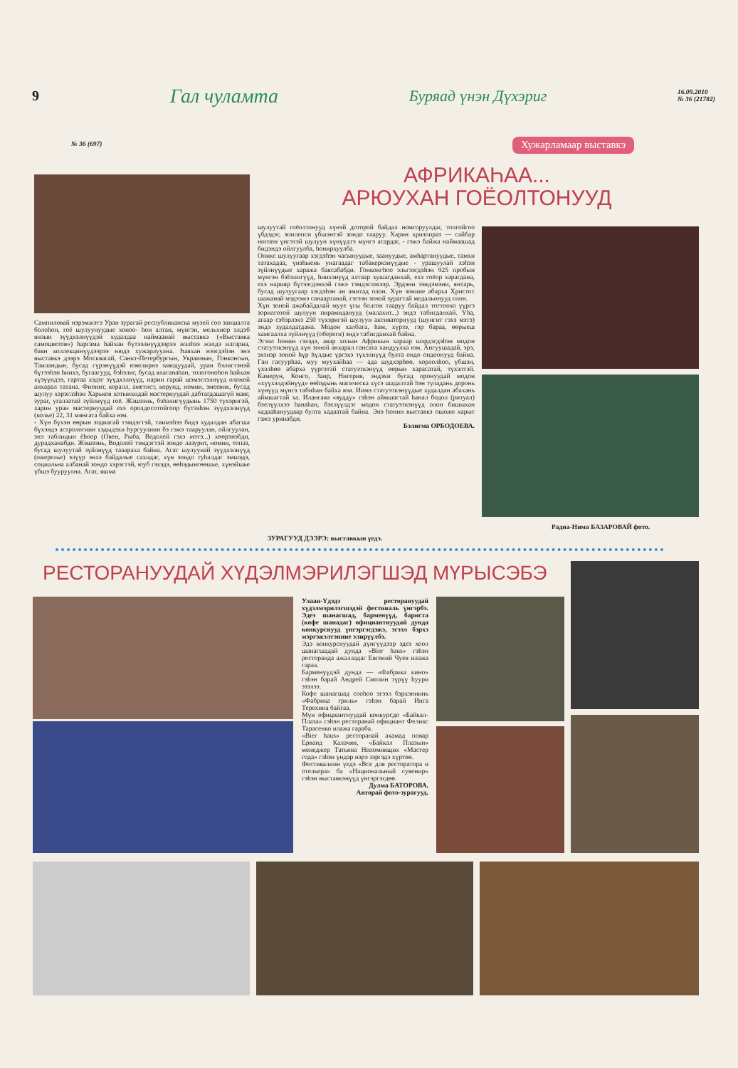9 Гал чуламта Буряад үнэн Дүхэриг 16.09.2010
№ 36 (21782)
№ 36 (697) Хужарламаар выставкэ
АФРИКАҺАА...
АРЮУХАН ГОЁОЛТОНУУД
Сампиловай нэрэмжэтэ Уран зурагай республиканска музей соо заншалта болоһон, гоё шулуунуудые хоноо- һон алтан, мүнгэн, мельхиор элдэб янзын зүүдхэлнүүдэй худалдаа наймаанай выставкэ («Выставка самоцветов») һаргама һайхан бүтээлнүүдээрээ жэлһээ жэлдэ илгарна, баян коллекцинүүдээрээ нюдэ хужарлуулна. Һаяхан нээгдэһэн энэ выставкэ дээрэ Москвагай, Санкт-Петербургын, Украинын, Гонконгын, Таиландын, бусад гүрэнүүдэй ювелирнэ заводуудай, уран бэлигтэнэй бүтээһэн һиихэ, бугаагууд, бэһэлиг, бусад ялаганаһан, тологоноһон һайхан хүзүүндээ, гартаа хэдэг зүүдхэлнүүд, нарин гарай шэмэглэлнүүд олоной анхарал татана. Фионит, коралл, аметист, корунд, номин, змеевик, бусад шулуу хэрэглэһэн Харьков хотынхидай мастернуудай дабтагдашагүй маяг, зураг, угалзатай зүйлнүүд гоё. Жэшээнь, бэһэлигүүдынь 1750 түхэригэй, харин уран мастернуудай ехэ оролдосотойгоор бүтээһэн зүүдхэлнүүд (колье) 22, 31 мянгата байха юм.
- Хүн бүхэн өөрын зодиагай тэмдэгтэй, тиимэһээ бидэ худалдан абагша бүхэндэ астрологиин хэдыдэхи һургуулиин бэ гэжэ тааруулан, ойлгуулан, энэ таблицын ёһоор (Овен, Рыба, Водолей гэхэ мэтэ...) хөөрэнэбди, дурадханабди. Жэшээнь, Водолей тэмдэгтэй зондо лазурит, номин, топаз, бусад шулуутай зүйлнүүд тааараха байна. Агат шулуунай зүүдхэлнүүд (ожерелье) элүүр энхэ байдалые сахидаг, хүн зондо туһалдаг эмшэдэ, социальна албанай зондо хэрэгтэй, юуб гэхэдэ, өөһэдынгөөшье, хүнэйшье үбшэ бууруулна. Агат, яшма
шулуутай гоёолтонууд хүнэй доторой байдал номгоруулдаг, толгойгоо үбдэдэг, эпилепси үбшэнтэй зондо тааруу. Харин хризопраз — сайбар ногоон үнгэтэй шулуун хүнүүдтэ мүнгэ асардаг, - гэжэ байжа наймаашад бидэндэ ойлгуулба, һонирхуулба.
Оникс шулуугаар хэгдэһэн часынуудые, заануудые, амһартануудые, тамхи татахадаа, үнэһыень унагаадаг табакеркэнүүдые - урашуулай хэһэн зүйлнүүдые хаража баясабабди. Гонконгһоо эльгээгдэһэн 925 пробын мүнгэн бэһэлигүүд, һиихэнүүд алтаар хушагданхай, ехэ гоёор харагдана, ехэ нарияр бүтээгдэнхэй гэжэ тэмдэглэхээр. Эрдэни зэндэмэни, янтарь, бусад шулуугаар хэгдэһэн ан амитад олон. Хүн зониие абарха Христос шажанай мэдээжэ санаартанай, гэгээн зоной зурагтай медальонууд олон.
Хүн зоной ажабайдалай мууе үгы болгон тааруу байдал тогтоохо үүргэ зорилготой шулуун пирамиданууд (малахит...) эндэ табигданхай. Үһа, агаар сэбэрлэхэ 250 түхэригэй шулуун активаторнууд (шунгит гэхэ мэтэ) эндэ худалдагдана. Модон халбага, һам, хүрзэ, гэр бараа, өөрыеш хамгаалха зүйлнүүд (обереги) эндэ табигданхай байна.
Эгээл һонин гэхэдэ, аяар холын Африкын хараар шэрдэгдэһэн модон статуэткэнүүд хүн зоной анхарал гансата хандуулха юм. Ангуушадай, эрэ, эхэнэр зоной һүр һүлдые үргэхэ түхэлнүүд булта ондо ондоонууд байна. Ган гасуурһаа, муу муухайһаа — ада шудхэрһөө, хорлолһоо, үбшэн, үхэлһөө абарха үүргэтэй статуэткэнүүд өөрын харасатай, түхэлтэй. Камерун, Конго, Заир, Нигерия, эндэхи бусад оронуудай модон «хүүхэлдэйнүүд» өөһэдынь магическа хүсэ шадалтай һэн туладань доронь хүнүүд мүнгэ табиһан байха юм. Иимэ статуэткэнүүдые худалдан абахань аймшагтай ха. Илангаяа «вудду» гэһэн аймшагтай һанал бодол (ритуал) бэелүүлхээ һанаһан, бэелүүлдэг модон статуэткэнүүд олон бишыхан хадааһануудаар булта хадаатай байна. Энэ һонин выставкэ ошожо харыт гэжэ уринабди.
Бэлигма ОРБОДОЕВА.
Радна-Нима БАЗАРОВАЙ фото.
ЗУРАГУУД ДЭЭРЭ: выставкын үедэ.
РЕСТОРАНУУДАЙ ХҮДЭЛМЭРИЛЭГШЭД МҮРЫСЭБЭ
Улаан-Үдэдэ ресторануудай хүдэлмэрилэгшэдэй фестиваль үнгэрбэ. Эдеэ шанагшад, барменүүд, бариста (кофе шанадаг) официантнуудай дунда конкурснууд үнгэргэгдэжэ, эгээл бэрхэ мэргэжэлтэнние элирүүлбэ.
Эдэ конкурснуудай дүнгүүдээр эдеэ хоол шанагшадай дунда «Bier haus» гэһэн ресторанда ажалладаг Евгений Чуев илажа гараа.
Барменүүдэй дунда — «Фабрика кино» гэһэн барай Андрей Смолин түрүү һуури эзэлээ.
Кофе шанагшад соοһоо эгээл бэрхэниинь «Фабрика гриль» гэһэн барай Инга Терехина байгаа.
Мүн официантнуудай конкурсдо «Байкал-Плаза» гэһэн ресторанай официант Феликс Тарасенко илажа гараба.
«Bier haus» ресторанай ахамад повар Ерванд Калачян, «Байкал Плазын» менеджер Татьяна Непомнящих «Мастер года» гэһэн үндэр нэрэ зэргэдэ хүртөө.
Фестивалиин үедэ «Все для ресторатора и отельера» ба «Национальный сувенир» гэһэн выставкэнүүд үнгэргэгдөө.
Дулма БАТОРОВА.
Авторай фото-зурагууд.